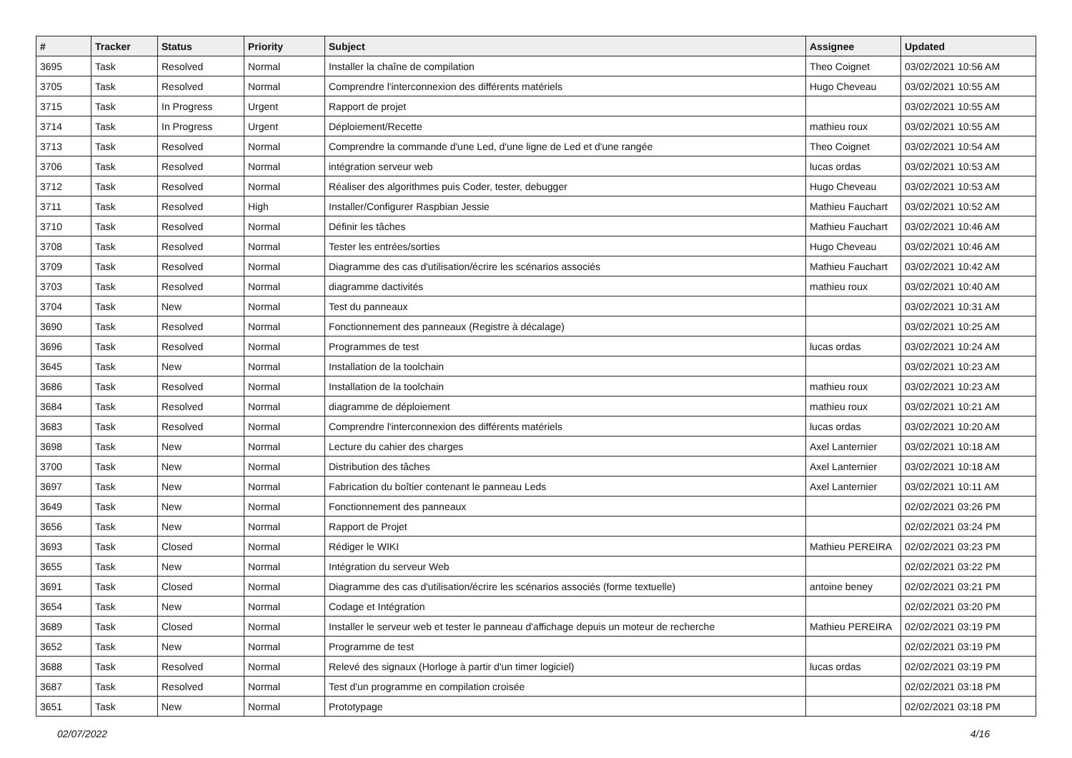| # | Tracker | Status | Priority | Subject | Assignee | Updated |
| --- | --- | --- | --- | --- | --- | --- |
| 3695 | Task | Resolved | Normal | Installer la chaîne de compilation | Theo Coignet | 03/02/2021 10:56 AM |
| 3705 | Task | Resolved | Normal | Comprendre l'interconnexion des différents matériels | Hugo Cheveau | 03/02/2021 10:55 AM |
| 3715 | Task | In Progress | Urgent | Rapport de projet | | 03/02/2021 10:55 AM |
| 3714 | Task | In Progress | Urgent | Déploiement/Recette | mathieu roux | 03/02/2021 10:55 AM |
| 3713 | Task | Resolved | Normal | Comprendre la commande d'une Led, d'une ligne de Led et d'une rangée | Theo Coignet | 03/02/2021 10:54 AM |
| 3706 | Task | Resolved | Normal | intégration serveur web | lucas ordas | 03/02/2021 10:53 AM |
| 3712 | Task | Resolved | Normal | Réaliser des algorithmes puis Coder, tester, debugger | Hugo Cheveau | 03/02/2021 10:53 AM |
| 3711 | Task | Resolved | High | Installer/Configurer Raspbian Jessie | Mathieu Fauchart | 03/02/2021 10:52 AM |
| 3710 | Task | Resolved | Normal | Définir les tâches | Mathieu Fauchart | 03/02/2021 10:46 AM |
| 3708 | Task | Resolved | Normal | Tester les entrées/sorties | Hugo Cheveau | 03/02/2021 10:46 AM |
| 3709 | Task | Resolved | Normal | Diagramme des cas d'utilisation/écrire les scénarios associés | Mathieu Fauchart | 03/02/2021 10:42 AM |
| 3703 | Task | Resolved | Normal | diagramme dactivités | mathieu roux | 03/02/2021 10:40 AM |
| 3704 | Task | New | Normal | Test du panneaux | | 03/02/2021 10:31 AM |
| 3690 | Task | Resolved | Normal | Fonctionnement des panneaux (Registre à décalage) | | 03/02/2021 10:25 AM |
| 3696 | Task | Resolved | Normal | Programmes de test | lucas ordas | 03/02/2021 10:24 AM |
| 3645 | Task | New | Normal | Installation de la toolchain | | 03/02/2021 10:23 AM |
| 3686 | Task | Resolved | Normal | Installation de la toolchain | mathieu roux | 03/02/2021 10:23 AM |
| 3684 | Task | Resolved | Normal | diagramme de déploiement | mathieu roux | 03/02/2021 10:21 AM |
| 3683 | Task | Resolved | Normal | Comprendre l'interconnexion des différents matériels | lucas ordas | 03/02/2021 10:20 AM |
| 3698 | Task | New | Normal | Lecture du cahier des charges | Axel Lanternier | 03/02/2021 10:18 AM |
| 3700 | Task | New | Normal | Distribution des tâches | Axel Lanternier | 03/02/2021 10:18 AM |
| 3697 | Task | New | Normal | Fabrication du boîtier contenant le panneau Leds | Axel Lanternier | 03/02/2021 10:11 AM |
| 3649 | Task | New | Normal | Fonctionnement des panneaux | | 02/02/2021 03:26 PM |
| 3656 | Task | New | Normal | Rapport de Projet | | 02/02/2021 03:24 PM |
| 3693 | Task | Closed | Normal | Rédiger le WIKI | Mathieu PEREIRA | 02/02/2021 03:23 PM |
| 3655 | Task | New | Normal | Intégration du serveur Web | | 02/02/2021 03:22 PM |
| 3691 | Task | Closed | Normal | Diagramme des cas d'utilisation/écrire les scénarios associés (forme textuelle) | antoine beney | 02/02/2021 03:21 PM |
| 3654 | Task | New | Normal | Codage et Intégration | | 02/02/2021 03:20 PM |
| 3689 | Task | Closed | Normal | Installer le serveur web et tester le panneau d'affichage depuis un moteur de recherche | Mathieu PEREIRA | 02/02/2021 03:19 PM |
| 3652 | Task | New | Normal | Programme de test | | 02/02/2021 03:19 PM |
| 3688 | Task | Resolved | Normal | Relevé des signaux (Horloge à partir d'un timer logiciel) | lucas ordas | 02/02/2021 03:19 PM |
| 3687 | Task | Resolved | Normal | Test d'un programme en compilation croisée | | 02/02/2021 03:18 PM |
| 3651 | Task | New | Normal | Prototypage | | 02/02/2021 03:18 PM |
02/07/2022 4/16